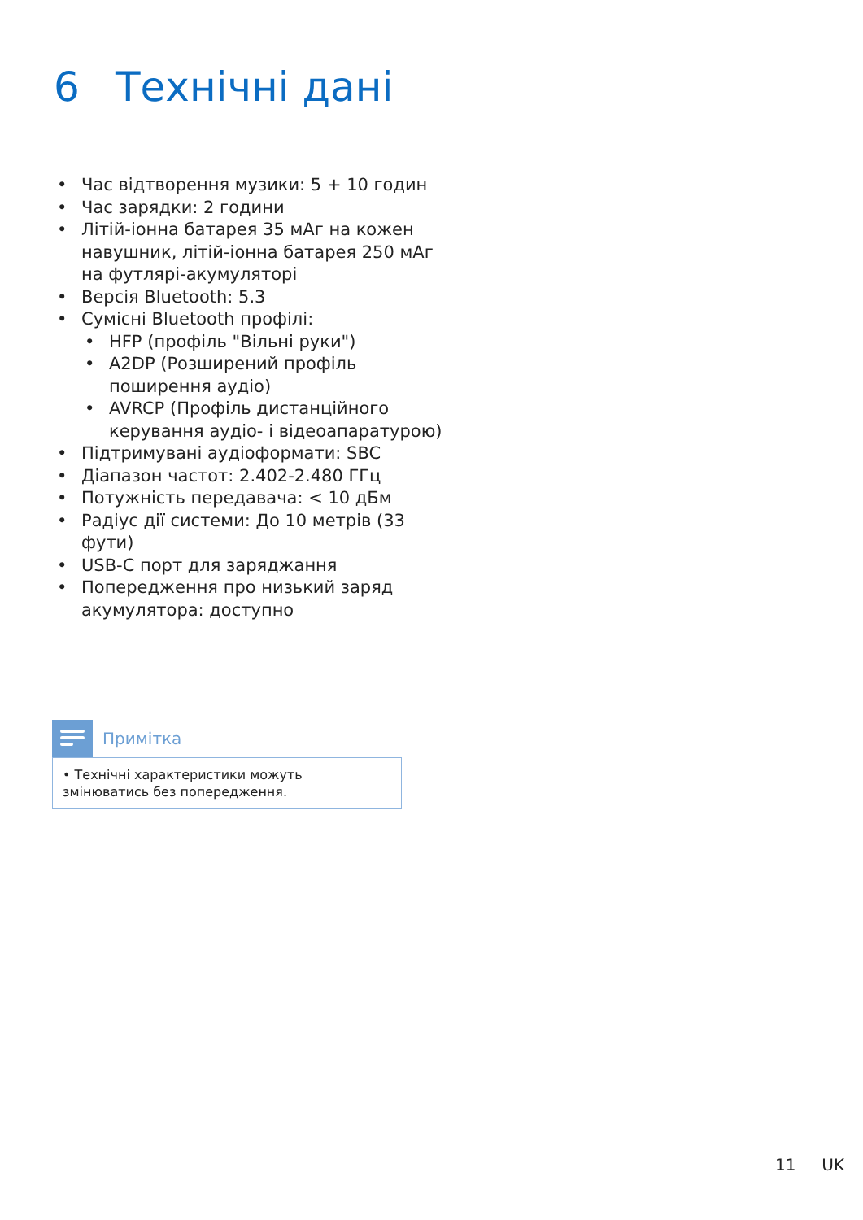6 Технічні дані
• Час відтворення музики: 5 + 10 годин
• Час зарядки: 2 години
• Літій-іонна батарея 35 мАг на кожен навушник, літій-іонна батарея 250 мАг на футлярі-акумуляторі
• Версія Bluetooth: 5.3
• Сумісні Bluetooth профілі:
• HFP (профіль "Вільні руки")
• A2DP (Розширений профіль поширення аудіо)
• AVRCP (Профіль дистанційного керування аудіо- і відеоапаратурою)
• Підтримувані аудіоформати: SBC
• Діапазон частот: 2.402-2.480 ГГц
• Потужність передавача: < 10 дБм
• Радіус дії системи: До 10 метрів (33 фути)
• USB-C порт для заряджання
• Попередження про низький заряд акумулятора: доступно
Примітка
• Технічні характеристики можуть змінюватись без попередження.
11 UK